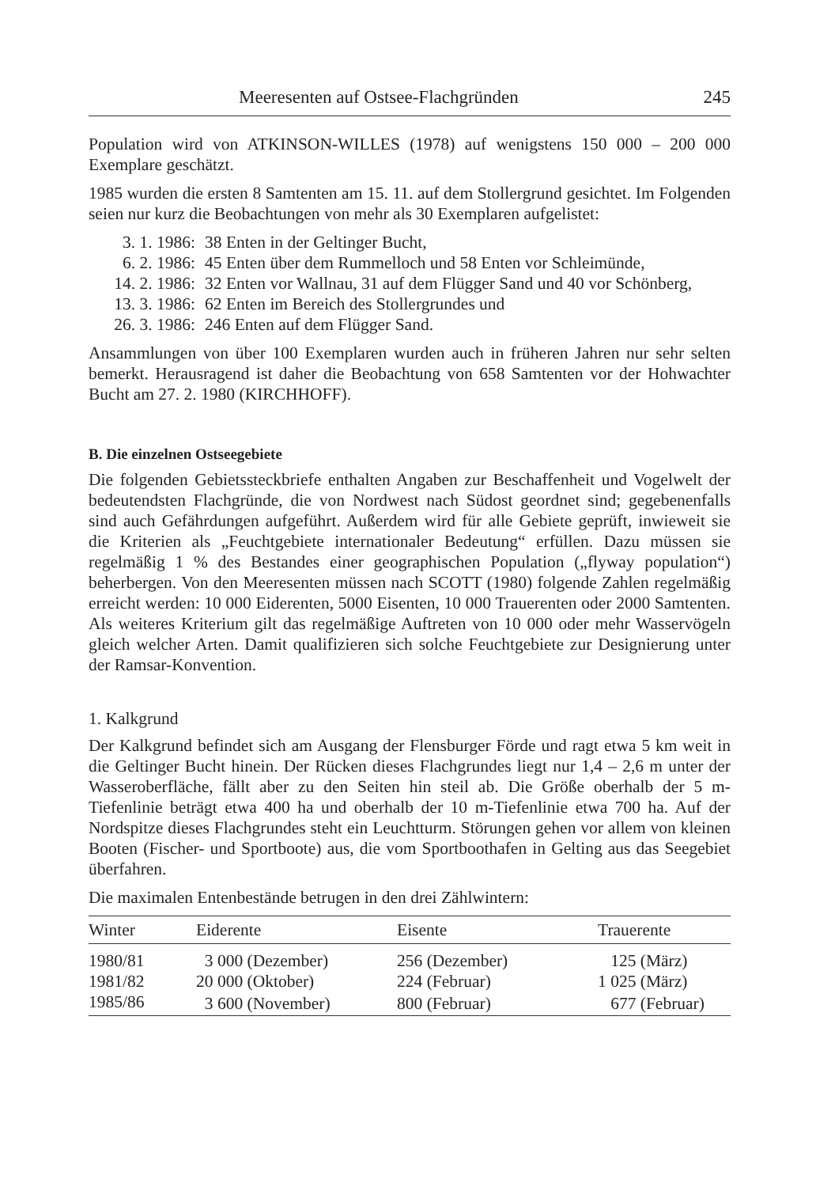Meeresenten auf Ostsee-Flachgründen 245
Population wird von ATKINSON-WILLES (1978) auf wenigstens 150 000 – 200 000 Exemplare geschätzt.
1985 wurden die ersten 8 Samtenten am 15. 11. auf dem Stollergrund gesichtet. Im Folgenden seien nur kurz die Beobachtungen von mehr als 30 Exemplaren aufgelistet:
3. 1. 1986: 38 Enten in der Geltinger Bucht,
6. 2. 1986: 45 Enten über dem Rummelloch und 58 Enten vor Schleimünde,
14. 2. 1986: 32 Enten vor Wallnau, 31 auf dem Flügger Sand und 40 vor Schönberg,
13. 3. 1986: 62 Enten im Bereich des Stollergrundes und
26. 3. 1986: 246 Enten auf dem Flügger Sand.
Ansammlungen von über 100 Exemplaren wurden auch in früheren Jahren nur sehr selten bemerkt. Herausragend ist daher die Beobachtung von 658 Samtenten vor der Hohwachter Bucht am 27. 2. 1980 (KIRCHHOFF).
B. Die einzelnen Ostseegebiete
Die folgenden Gebietssteckbriefe enthalten Angaben zur Beschaffenheit und Vogelwelt der bedeutendsten Flachgründe, die von Nordwest nach Südost geordnet sind; gegebenenfalls sind auch Gefährdungen aufgeführt. Außerdem wird für alle Gebiete geprüft, inwieweit sie die Kriterien als „Feuchtgebiete internationaler Bedeutung“ erfüllen. Dazu müssen sie regelmäßig 1 % des Bestandes einer geographischen Population („flyway population“) beherbergen. Von den Meeresenten müssen nach SCOTT (1980) folgende Zahlen regelmäßig erreicht werden: 10 000 Eiderenten, 5000 Eisenten, 10 000 Trauerenten oder 2000 Samtenten. Als weiteres Kriterium gilt das regelmäßige Auftreten von 10 000 oder mehr Wasservögeln gleich welcher Arten. Damit qualifizieren sich solche Feuchtgebiete zur Designierung unter der Ramsar-Konvention.
1. Kalkgrund
Der Kalkgrund befindet sich am Ausgang der Flensburger Förde und ragt etwa 5 km weit in die Geltinger Bucht hinein. Der Rücken dieses Flachgrundes liegt nur 1,4 – 2,6 m unter der Wasseroberfläche, fällt aber zu den Seiten hin steil ab. Die Größe oberhalb der 5 m-Tiefenlinie beträgt etwa 400 ha und oberhalb der 10 m-Tiefenlinie etwa 700 ha. Auf der Nordspitze dieses Flachgrundes steht ein Leuchtturm. Störungen gehen vor allem von kleinen Booten (Fischer- und Sportboote) aus, die vom Sportboothafen in Gelting aus das Seegebiet überfahren.
Die maximalen Entenbestände betrugen in den drei Zählwintern:
| Winter | Eiderente | Eisente | Trauerente |
| --- | --- | --- | --- |
| 1980/81 | 3 000 (Dezember) | 256 (Dezember) | 125 (März) |
| 1981/82 | 20 000 (Oktober) | 224 (Februar) | 1 025 (März) |
| 1985/86 | 3 600 (November) | 800 (Februar) | 677 (Februar) |